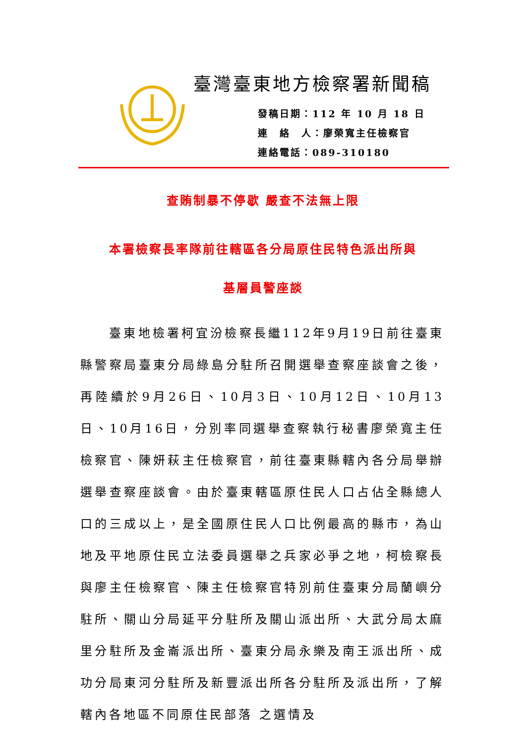臺灣臺東地方檢察署新聞稿
發稿日期：112 年 10 月 18 日
連　絡　人：廖榮寬主任檢察官
連絡電話：089-310180
查賄制暴不停歇 嚴查不法無上限
本署檢察長率隊前往轄區各分局原住民特色派出所與
基層員警座談
　　臺東地檢署柯宜汾檢察長繼112年9月19日前往臺東縣警察局臺東分局綠島分駐所召開選舉查察座談會之後，再陸續於9月26日、10月3日、10月12日、10月13日、10月16日，分別率同選舉查察執行秘書廖榮寬主任檢察官、陳妍萩主任檢察官，前往臺東縣轄內各分局舉辦選舉查察座談會。由於臺東轄區原住民人口占佔全縣總人口的三成以上，是全國原住民人口比例最高的縣市，為山地及平地原住民立法委員選舉之兵家必爭之地，柯檢察長與廖主任檢察官、陳主任檢察官特別前住臺東分局蘭嶼分駐所、關山分局延平分駐所及關山派出所、大武分局太麻里分駐所及金崙派出所、臺東分局永樂及南王派出所、成功分局東河分駐所及新豐派出所各分駐所及派出所，了解轄內各地區不同原住民部落 之選情及